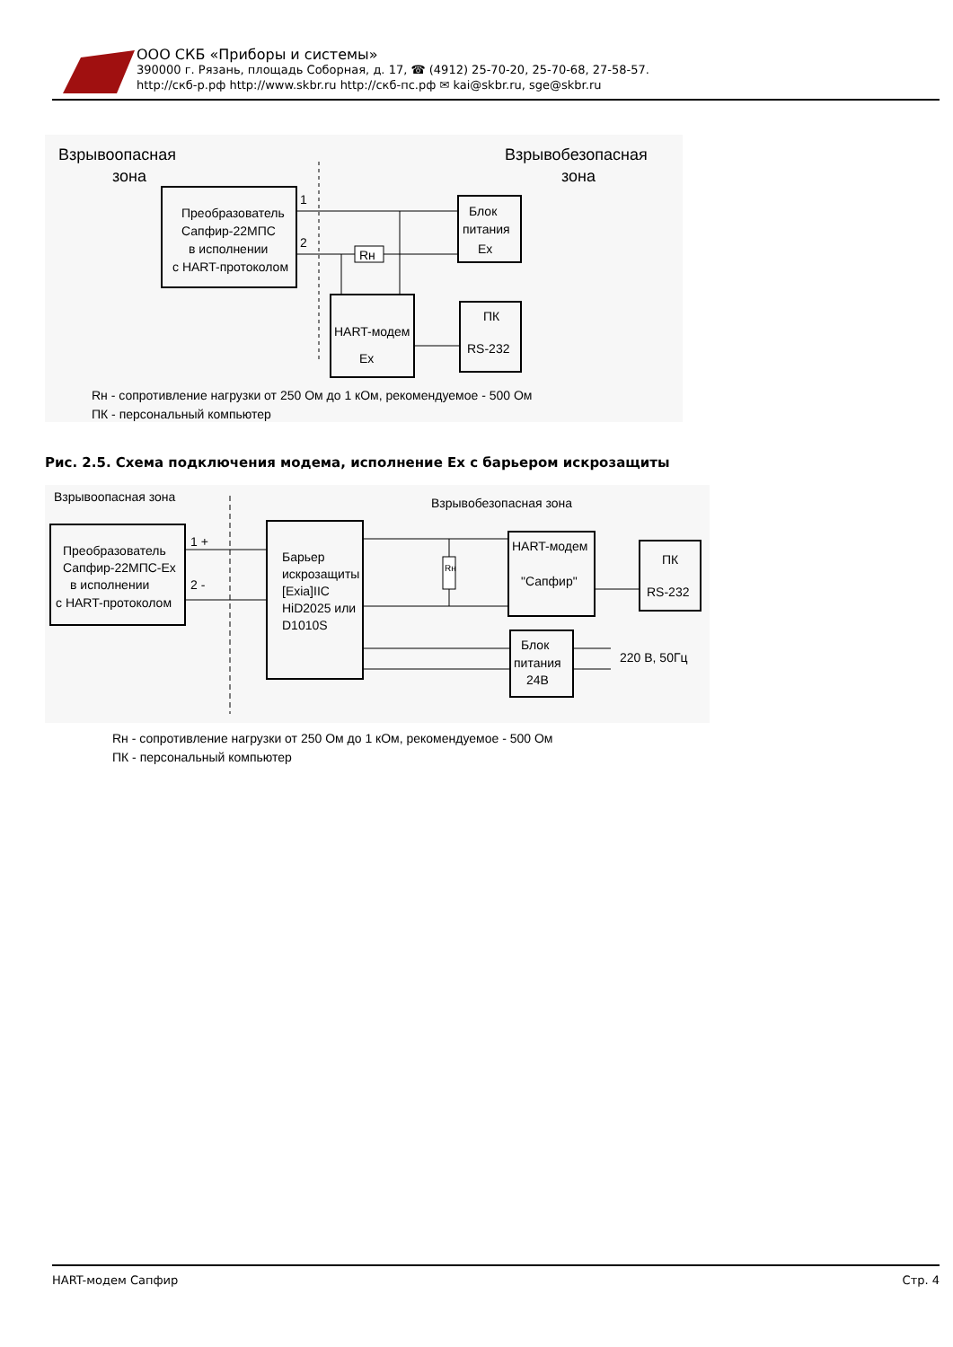ООО СКБ «Приборы и системы»
390000 г. Рязань, площадь Соборная, д. 17, ☎ (4912) 25-70-20, 25-70-68, 27-58-57.
http://скб-р.рф http://www.skbr.ru http://скб-пс.рф ✉ kai@skbr.ru, sge@skbr.ru
Взрывоопасная
зона
Взрывобезопасная
зона
Преобразователь
Сапфир-22МПС
в исполнении
с HART-протоколом
1
2
Rн
Блок
питания
Ex
HART-модем
Ex
ПК
RS-232
Rн - сопротивление нагрузки от 250 Ом до 1 кОм, рекомендуемое - 500 Ом
ПК - персональный компьютер
Рис. 2.5. Схема подключения модема, исполнение Ex с барьером искрозащиты
Взрывоопасная зона
Взрывобезопасная зона
Преобразователь
Сапфир-22МПС-Ex
в исполнении
с HART-протоколом
1 +
2 -
Барьер
искрозащиты
[Exia]IIC
HiD2025 или
D1010S
Rн
HART-модем
"Сапфир"
ПК
RS-232
Блок
питания
24В
220 В, 50Гц
Rн - сопротивление нагрузки от 250 Ом до 1 кОм, рекомендуемое - 500 Ом
ПК - персональный компьютер
HART-модем Сапфир Стр. 4